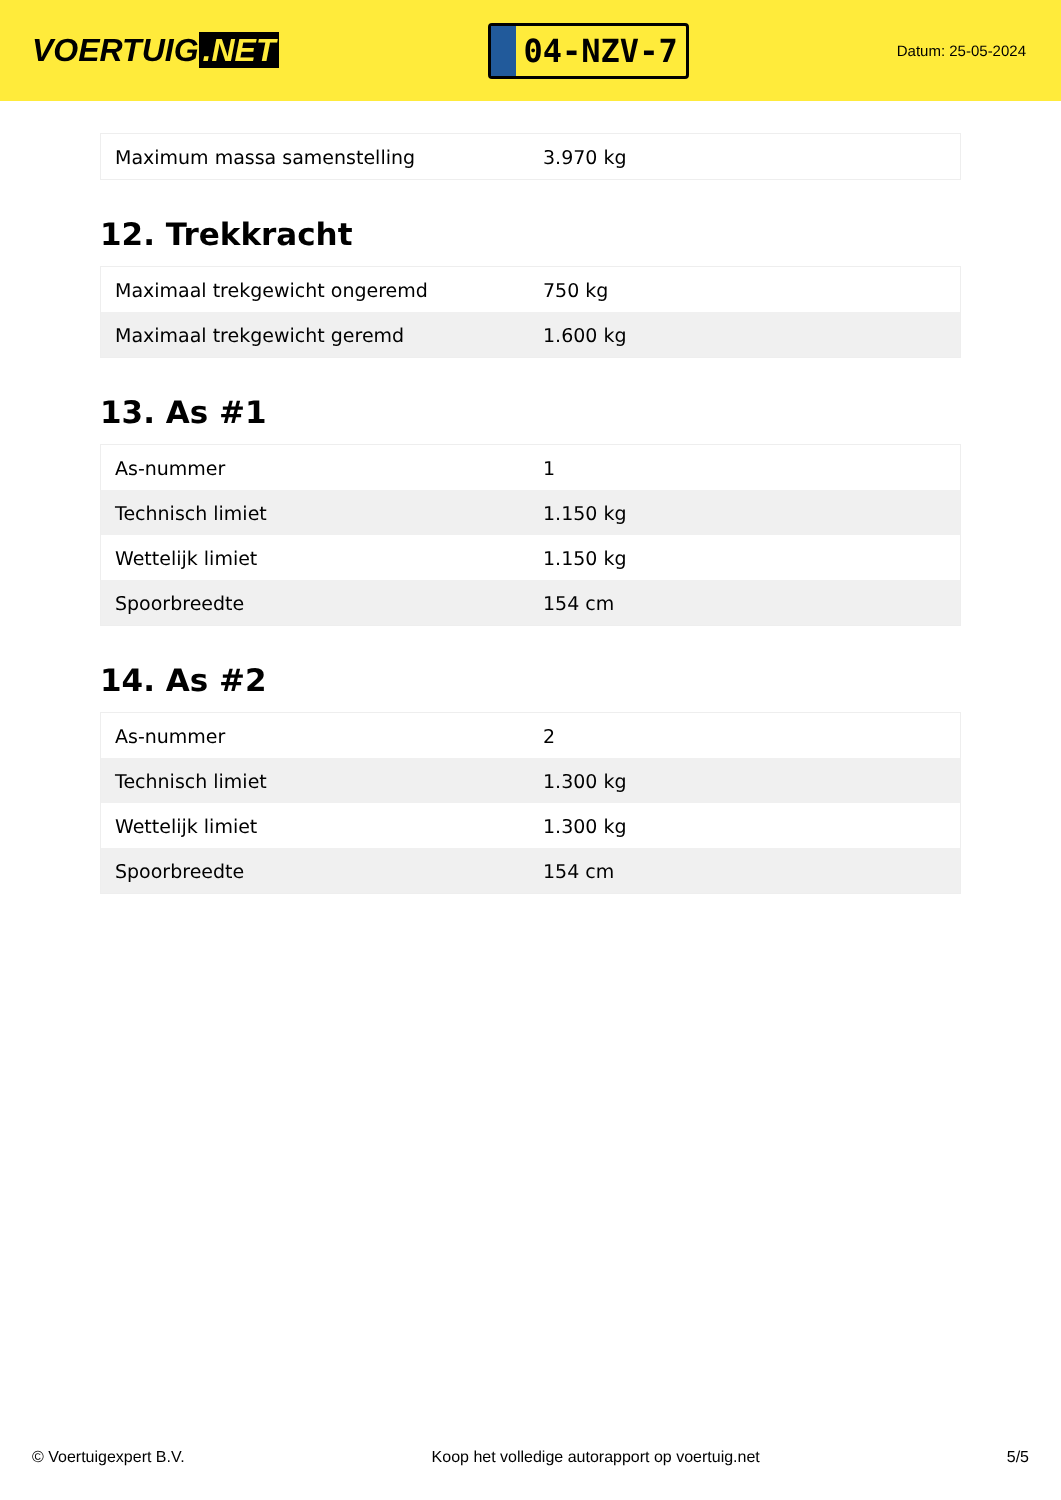VOERTUIG.NET
04-NZV-7
Datum: 25-05-2024
| Maximum massa samenstelling | 3.970 kg |
12. Trekkracht
| Maximaal trekgewicht ongeremd | 750 kg |
| Maximaal trekgewicht geremd | 1.600 kg |
13. As #1
| As-nummer | 1 |
| Technisch limiet | 1.150 kg |
| Wettelijk limiet | 1.150 kg |
| Spoorbreedte | 154 cm |
14. As #2
| As-nummer | 2 |
| Technisch limiet | 1.300 kg |
| Wettelijk limiet | 1.300 kg |
| Spoorbreedte | 154 cm |
© Voertuigexpert B.V. Koop het volledige autorapport op voertuig.net 5/5